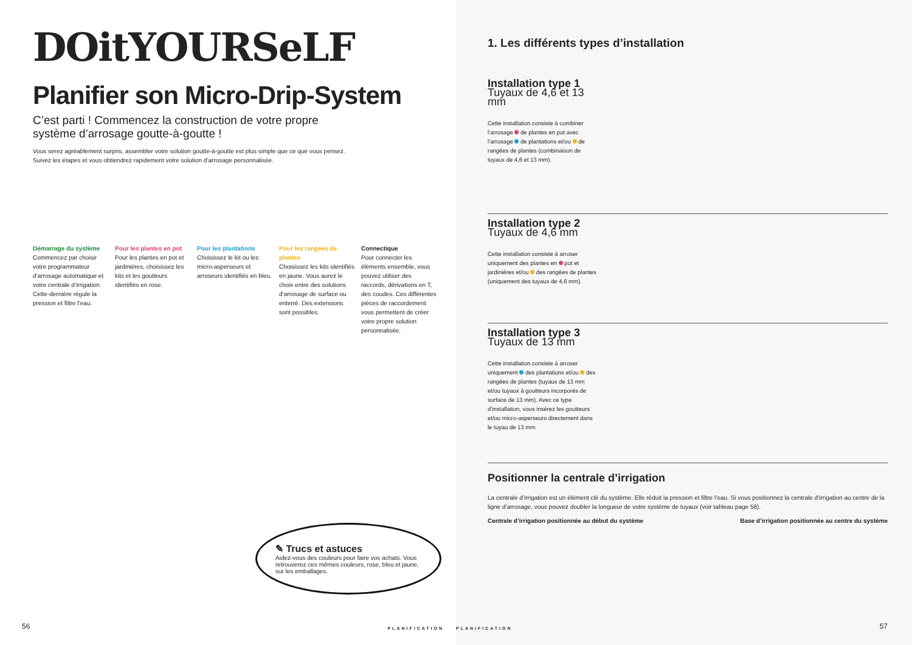DOitYOURSeLF
Planifier son Micro-Drip-System
C’est parti ! Commencez la construction de votre propre système d’arrosage goutte-à-goutte !
Vous serez agréablement surpris, assembler votre solution goutte-à-goutte est plus simple que ce que vous pensez.
Suivez les étapes et vous obtiendrez rapidement votre solution d’arrosage personnalisée.
Démarrage du système
Commencez par choisir votre programmateur d’arrosage automatique et votre centrale d’irrigation. Cette-dernière régule la pression et filtre l’eau.
Pour les plantes en pot
Pour les plantes en pot et jardinières, choisissez les kits et les goutteurs identifiés en rose.
Pour les plantations
Choisissez le kit ou les micro-asperseurs et arroseurs identifiés en bleu.
Pour les rangées de plantes
Choisissez les kits identifiés en jaune. Vous aurez le choix entre des solutions d’arrosage de surface ou enterré. Des extensions sont possibles.
Connectique
Pour connecter les éléments ensemble, vous pouvez utiliser des raccords, dérivations en T, des coudes. Ces différentes pièces de raccordement vous permettent de créer votre propre solution personnalisée.
✎ Trucs et astuces
Aidez-vous des couleurs pour faire vos achats. Vous retrouverez ces mêmes couleurs, rose, bleu et jaune, sur les emballages.
56 PLANIFICATION
1. Les différents types d’installation
Installation type 1
Tuyaux de 4,6 et 13 mm
Cette installation consiste à combiner l’arrosage de plantes en pot avec l’arrosage de plantations et/ou de rangées de plantes (combinaison de tuyaux de 4,6 et 13 mm).
Installation type 2
Tuyaux de 4,6 mm
Cette installation consiste à arroser uniquement des plantes en pot et jardinières et/ou des rangées de plantes (uniquement des tuyaux de 4,6 mm).
Installation type 3
Tuyaux de 13 mm
Cette installation consiste à arroser uniquement des plantations et/ou des rangées de plantes (tuyaux de 13 mm et/ou tuyaux à goutteurs incorporés de surface de 13 mm). Avec ce type d’installation, vous insérez les goutteurs et/ou micro-asperseurs directement dans le tuyau de 13 mm.
Positionner la centrale d’irrigation
La centrale d’irrigation est un élément clé du système. Elle réduit la pression et filtre l’eau. Si vous positionnez la centrale d’irrigation au centre de la ligne d’arrosage, vous pouvez doubler la longueur de votre système de tuyaux (voir tableau page 58).
Centrale d’irrigation positionnée au début du système Base d’irrigation positionnée au centre du système
PLANIFICATION 57